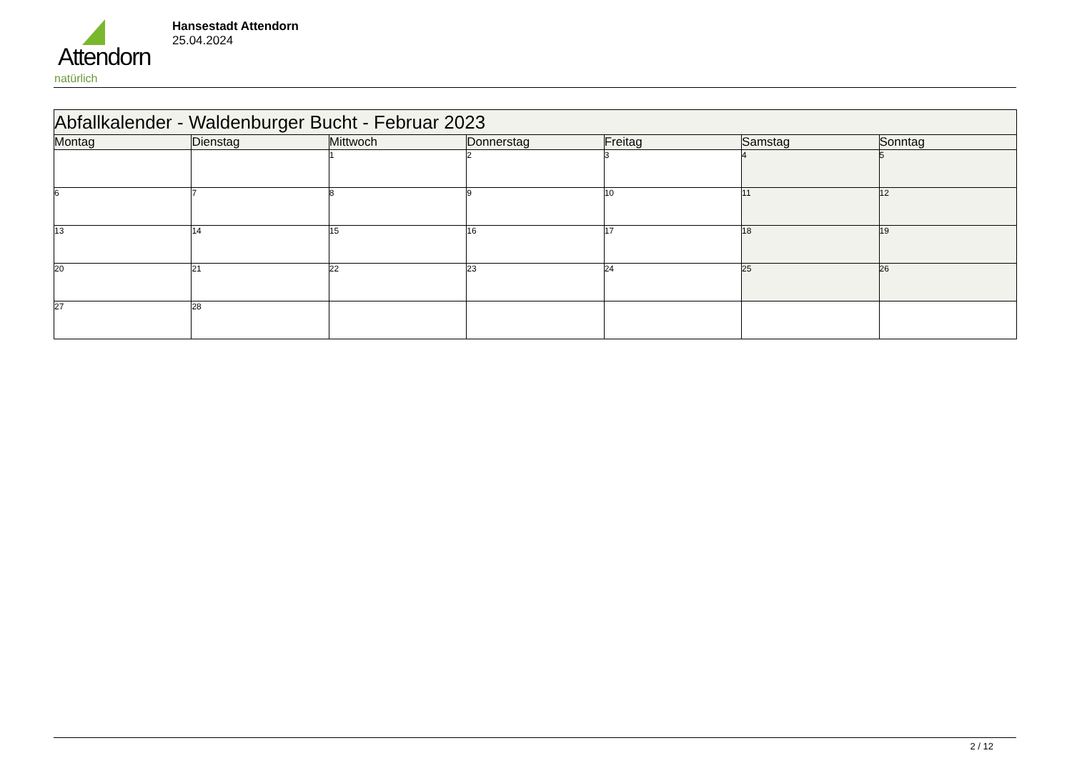Attendorn
natürlich
Hansestadt Attendorn
25.04.2024
| Abfallkalender - Waldenburger Bucht - Februar 2023 | | | | | | |
| Montag | Dienstag | Mittwoch | Donnerstag | Freitag | Samstag | Sonntag |
| | | 1 | 2 | 3 | 4 | 5 |
| 6 | 7 | 8 | 9 | 10 | 11 | 12 |
| 13 | 14 | 15 | 16 | 17 | 18 | 19 |
| 20 | 21 | 22 | 23 | 24 | 25 | 26 |
| 27 | 28 | | | | | |
2 / 12